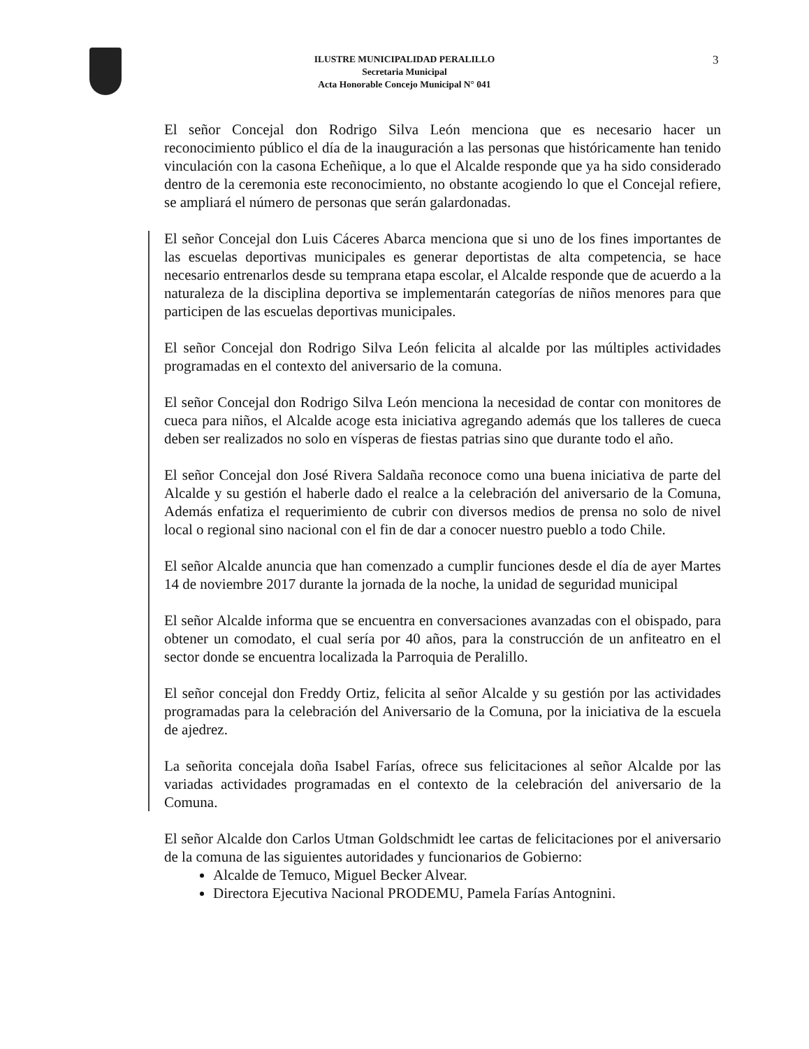ILUSTRE MUNICIPALIDAD PERALILLO
Secretaria Municipal
Acta Honorable Concejo Municipal N° 041
3
El señor Concejal don Rodrigo Silva León menciona que es necesario hacer un reconocimiento público el día de la inauguración a las personas que históricamente han tenido vinculación con la casona Echeñique, a lo que el Alcalde responde que ya ha sido considerado dentro de la ceremonia este reconocimiento, no obstante acogiendo lo que el Concejal refiere, se ampliará el número de personas que serán galardonadas.
El señor Concejal don Luis Cáceres Abarca menciona que si uno de los fines importantes de las escuelas deportivas municipales es generar deportistas de alta competencia, se hace necesario entrenarlos desde su temprana etapa escolar, el Alcalde responde que de acuerdo a la naturaleza de la disciplina deportiva se implementarán categorías de niños menores para que participen de las escuelas deportivas municipales.
El señor Concejal don Rodrigo Silva León felicita al alcalde por las múltiples actividades programadas en el contexto del aniversario de la comuna.
El señor Concejal don Rodrigo Silva León menciona la necesidad de contar con monitores de cueca para niños, el Alcalde acoge esta iniciativa agregando además que los talleres de cueca deben ser realizados no solo en vísperas de fiestas patrias sino que durante todo el año.
El señor Concejal don José Rivera Saldaña reconoce como una buena iniciativa de parte del Alcalde y su gestión el haberle dado el realce a la celebración del aniversario de la Comuna, Además enfatiza el requerimiento de cubrir con diversos medios de prensa no solo de nivel local o regional sino nacional con el fin de dar a conocer nuestro pueblo a todo Chile.
El señor Alcalde anuncia que han comenzado a cumplir funciones desde el día de ayer Martes 14 de noviembre 2017 durante la jornada de la noche, la unidad de seguridad municipal
El señor Alcalde informa que se encuentra en conversaciones avanzadas con el obispado, para obtener un comodato, el cual sería por 40 años, para la construcción de un anfiteatro en el sector donde se encuentra localizada la Parroquia de Peralillo.
El señor concejal don Freddy Ortiz, felicita al señor Alcalde y su gestión por las actividades programadas para la celebración del Aniversario de la Comuna, por la iniciativa de la escuela de ajedrez.
La señorita concejala doña Isabel Farías, ofrece sus felicitaciones al señor Alcalde por las variadas actividades programadas en el contexto de la celebración del aniversario de la Comuna.
El señor Alcalde don Carlos Utman Goldschmidt lee cartas de felicitaciones por el aniversario de la comuna de las siguientes autoridades y funcionarios de Gobierno:
Alcalde de Temuco, Miguel Becker Alvear.
Directora Ejecutiva Nacional PRODEMU, Pamela Farías Antognini.